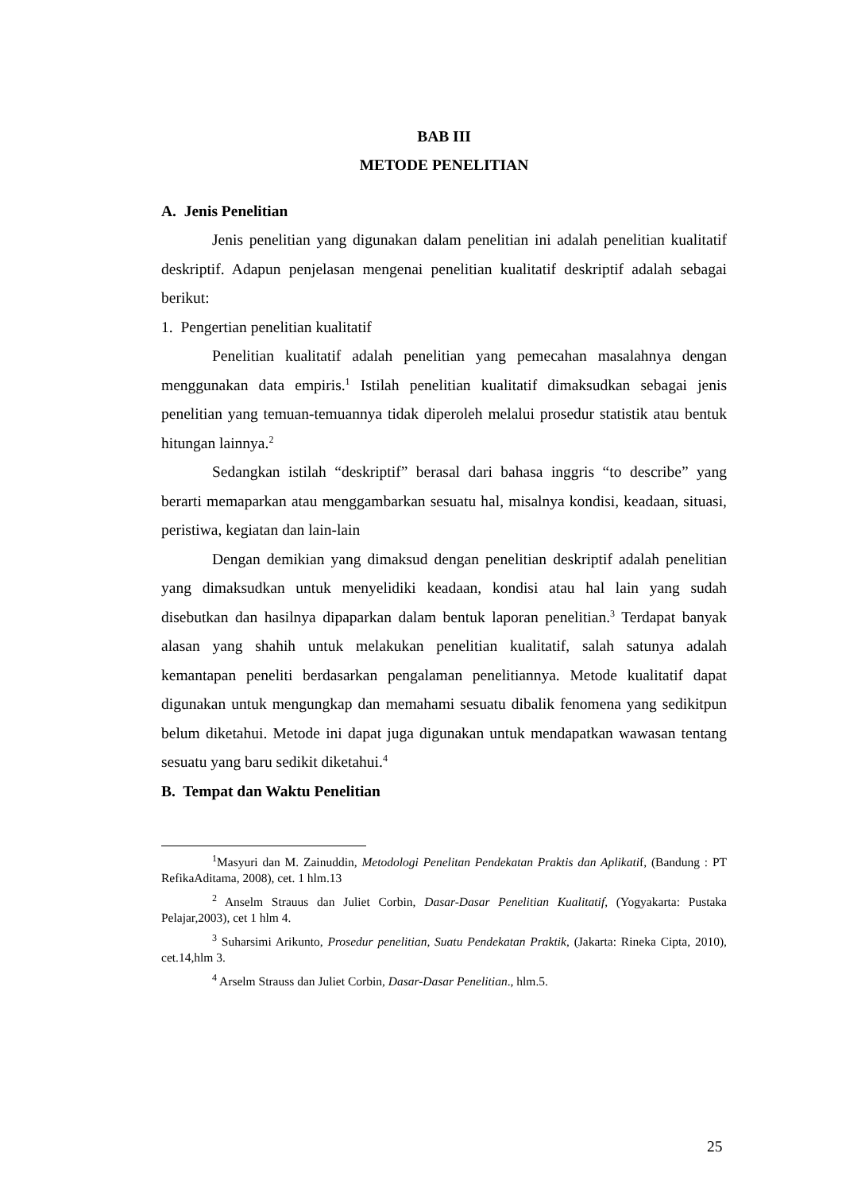BAB III
METODE PENELITIAN
A. Jenis Penelitian
Jenis penelitian yang digunakan dalam penelitian ini adalah penelitian kualitatif deskriptif. Adapun penjelasan mengenai penelitian kualitatif deskriptif adalah sebagai berikut:
1. Pengertian penelitian kualitatif
Penelitian kualitatif adalah penelitian yang pemecahan masalahnya dengan menggunakan data empiris.<sup>1</sup> Istilah penelitian kualitatif dimaksudkan sebagai jenis penelitian yang temuan-temuannya tidak diperoleh melalui prosedur statistik atau bentuk hitungan lainnya.<sup>2</sup>
Sedangkan istilah “deskriptif” berasal dari bahasa inggris “to describe” yang berarti memaparkan atau menggambarkan sesuatu hal, misalnya kondisi, keadaan, situasi, peristiwa, kegiatan dan lain-lain
Dengan demikian yang dimaksud dengan penelitian deskriptif adalah penelitian yang dimaksudkan untuk menyelidiki keadaan, kondisi atau hal lain yang sudah disebutkan dan hasilnya dipaparkan dalam bentuk laporan penelitian.<sup>3</sup> Terdapat banyak alasan yang shahih untuk melakukan penelitian kualitatif, salah satunya adalah kemantapan peneliti berdasarkan pengalaman penelitiannya. Metode kualitatif dapat digunakan untuk mengungkap dan memahami sesuatu dibalik fenomena yang sedikitpun belum diketahui. Metode ini dapat juga digunakan untuk mendapatkan wawasan tentang sesuatu yang baru sedikit diketahui.<sup>4</sup>
B. Tempat dan Waktu Penelitian
<sup>1</sup> Masyuri dan M. Zainuddin, Metodologi Penelitan Pendekatan Praktis dan Aplikatif, (Bandung : PT RefikaAditama, 2008), cet. 1 hlm.13
<sup>2</sup> Anselm Strauus dan Juliet Corbin, Dasar-Dasar Penelitian Kualitatif, (Yogyakarta: Pustaka Pelajar,2003), cet 1 hlm 4.
<sup>3</sup> Suharsimi Arikunto, Prosedur penelitian, Suatu Pendekatan Praktik, (Jakarta: Rineka Cipta, 2010), cet.14,hlm 3.
<sup>4</sup> Arselm Strauss dan Juliet Corbin, Dasar-Dasar Penelitian., hlm.5.
25